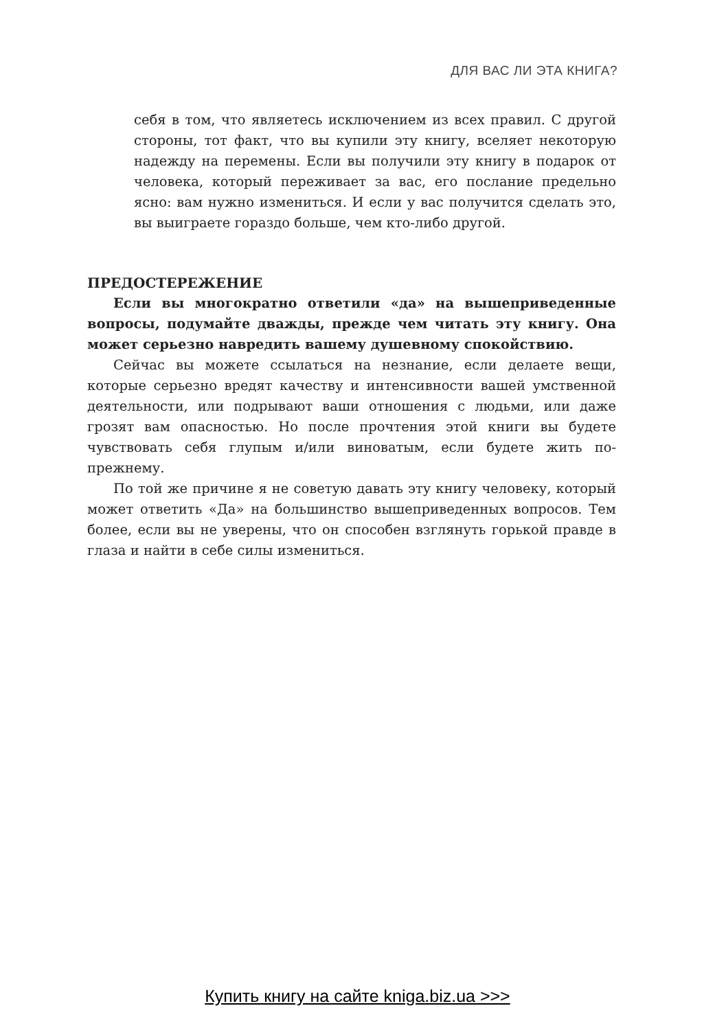ДЛЯ ВАС ЛИ ЭТА КНИГА?
себя в том, что являетесь исключением из всех правил. С другой стороны, тот факт, что вы купили эту книгу, вселяет некоторую надежду на перемены. Если вы получили эту книгу в подарок от человека, который переживает за вас, его послание предельно ясно: вам нужно измениться. И если у вас получится сделать это, вы выиграете гораздо больше, чем кто-либо другой.
ПРЕДОСТЕРЕЖЕНИЕ
Если вы многократно ответили «да» на вышеприведенные вопросы, подумайте дважды, прежде чем читать эту книгу. Она может серьезно навредить вашему душевному спокойствию.
Сейчас вы можете ссылаться на незнание, если делаете вещи, которые серьезно вредят качеству и интенсивности вашей умственной деятельности, или подрывают ваши отношения с людьми, или даже грозят вам опасностью. Но после прочтения этой книги вы будете чувствовать себя глупым и/или виноватым, если будете жить по-прежнему.
По той же причине я не советую давать эту книгу человеку, который может ответить «Да» на большинство вышеприведенных вопросов. Тем более, если вы не уверены, что он способен взглянуть горькой правде в глаза и найти в себе силы измениться.
Купить книгу на сайте kniga.biz.ua >>>